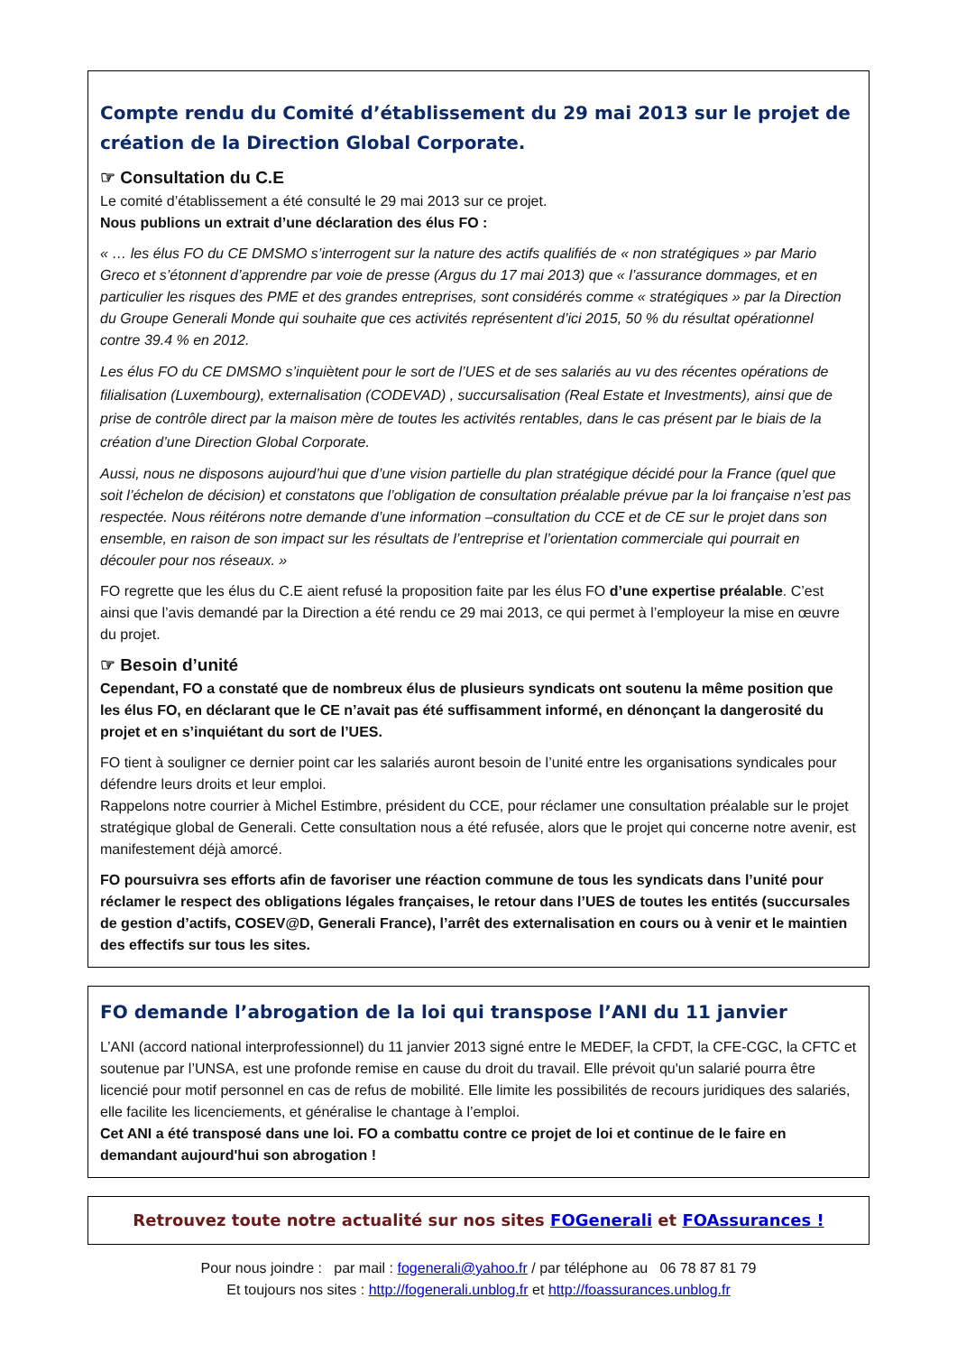Compte rendu du Comité d’établissement du 29 mai 2013 sur le projet de création de la Direction Global Corporate.
☞ Consultation du C.E
Le comité d’établissement a été consulté le 29 mai 2013 sur ce projet.
Nous publions un extrait d’une déclaration des élus FO :
« … les élus FO du CE DMSMO s’interrogent sur la nature des actifs qualifiés de « non stratégiques » par Mario Greco et s’étonnent d’apprendre par voie de presse (Argus du 17 mai 2013) que « l’assurance dommages, et en particulier les risques des PME et des grandes entreprises, sont considérés comme « stratégiques » par la Direction du Groupe Generali Monde qui souhaite que ces activités représentent d’ici 2015, 50 % du résultat opérationnel contre 39.4 % en 2012.
Les élus FO du CE DMSMO s’inquiètent pour le sort de l’UES et de ses salariés au vu des récentes opérations de filialisation (Luxembourg), externalisation (CODEVAD) , succursalisation (Real Estate et Investments), ainsi que de prise de contrôle direct par la maison mère de toutes les activités rentables, dans le cas présent par le biais de la création d’une Direction Global Corporate.
Aussi, nous ne disposons aujourd’hui que d’une vision partielle du plan stratégique décidé pour la France (quel que soit l’échelon de décision) et constatons que l’obligation de consultation préalable prévue par la loi française n’est pas respectée. Nous réitérons notre demande d’une information –consultation du CCE et de CE sur le projet dans son ensemble, en raison de son impact sur les résultats de l’entreprise et l’orientation commerciale qui pourrait en découler pour nos réseaux. »
FO regrette que les élus du C.E aient refusé la proposition faite par les élus FO d’une expertise préalable. C’est ainsi que l’avis demandé par la Direction a été rendu ce 29 mai 2013, ce qui permet à l’employeur la mise en œuvre du projet.
☞ Besoin d’unité
Cependant, FO a constaté que de nombreux élus de plusieurs syndicats ont soutenu la même position que les élus FO, en déclarant que le CE n’avait pas été suffisamment informé, en dénonçant la dangerosité du projet et en s’inquiétant du sort de l’UES.
FO tient à souligner ce dernier point car les salariés auront besoin de l’unité entre les organisations syndicales pour défendre leurs droits et leur emploi.
Rappelons notre courrier à Michel Estimbre, président du CCE, pour réclamer une consultation préalable sur le projet stratégique global de Generali. Cette consultation nous a été refusée, alors que le projet qui concerne notre avenir, est manifestement déjà amorcé.
FO poursuivra ses efforts afin de favoriser une réaction commune de tous les syndicats dans l’unité pour réclamer le respect des obligations légales françaises, le retour dans l’UES de toutes les entités (succursales de gestion d’actifs, COSEV@D, Generali France), l’arrêt des externalisation en cours ou à venir et le maintien des effectifs sur tous les sites.
FO demande l’abrogation de la loi qui transpose l’ANI du 11 janvier
L’ANI (accord national interprofessionnel) du 11 janvier 2013 signé entre le MEDEF, la CFDT, la CFE-CGC, la CFTC et soutenue par l’UNSA, est une profonde remise en cause du droit du travail. Elle prévoit qu'un salarié pourra être licencié pour motif personnel en cas de refus de mobilité. Elle limite les possibilités de recours juridiques des salariés, elle facilite les licenciements, et généralise le chantage à l’emploi.
Cet ANI a été transposé dans une loi. FO a combattu contre ce projet de loi et continue de le faire en demandant aujourd'hui son abrogation !
Retrouvez toute notre actualité sur nos sites FOGenerali et FOAssurances !
Pour nous joindre : par mail : fogenerali@yahoo.fr / par téléphone au 06 78 87 81 79
Et toujours nos sites : http://fogenerali.unblog.fr et http://foassurances.unblog.fr